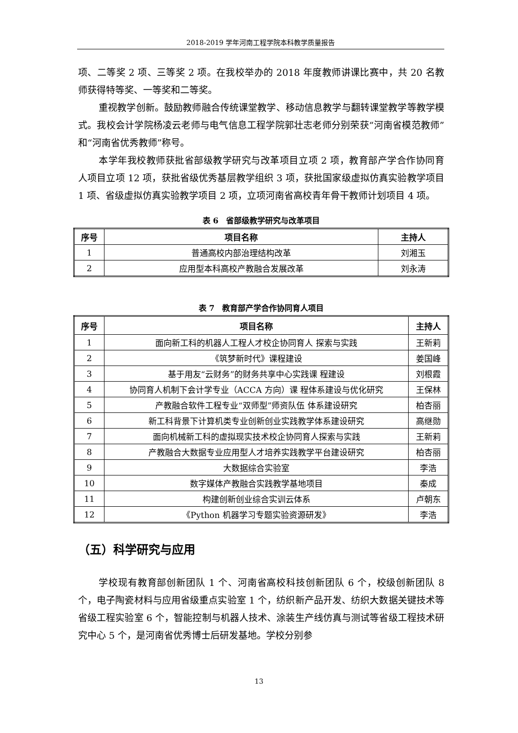2018-2019 学年河南工程学院本科教学质量报告
项、二等奖 2 项、三等奖 2 项。在我校举办的 2018 年度教师讲课比赛中，共 20 名教师获得特等奖、一等奖和二等奖。
重视教学创新。鼓励教师融合传统课堂教学、移动信息教学与翻转课堂教学等教学模式。我校会计学院杨凌云老师与电气信息工程学院郭壮志老师分别荣获“河南省模范教师”和“河南省优秀教师”称号。
本学年我校教师获批省部级教学研究与改革项目立项 2 项，教育部产学合作协同育人项目立项 12 项，获批省级优秀基层教学组织 3 项，获批国家级虚拟仿真实验教学项目 1 项、省级虚拟仿真实验教学项目 2 项，立项河南省高校青年骨干教师计划项目 4 项。
表 6　省部级教学研究与改革项目
| 序号 | 项目名称 | 主持人 |
| --- | --- | --- |
| 1 | 普通高校内部治理结构改革 | 刘湘玉 |
| 2 | 应用型本科高校产教融合发展改革 | 刘永涛 |
表 7　教育部产学合作协同育人项目
| 序号 | 项目名称 | 主持人 |
| --- | --- | --- |
| 1 | 面向新工科的机器人工程人才校企协同育人 探索与实践 | 王新莉 |
| 2 | 《筑梦新时代》课程建设 | 姜国峰 |
| 3 | 基于用友“云财务”的财务共享中心实践课 程建设 | 刘根霞 |
| 4 | 协同育人机制下会计学专业（ACCA 方向）课 程体系建设与优化研究 | 王保林 |
| 5 | 产教融合软件工程专业“双师型”师资队伍 体系建设研究 | 柏杏丽 |
| 6 | 新工科背景下计算机类专业创新创业实践教学体系建设研究 | 高继勋 |
| 7 | 面向机械新工科的虚拟现实技术校企协同育人探索与实践 | 王新莉 |
| 8 | 产教融合大数据专业应用型人才培养实践教学平台建设研究 | 柏杏丽 |
| 9 | 大数据综合实验室 | 李浩 |
| 10 | 数字媒体产教融合实践教学基地项目 | 秦成 |
| 11 | 构建创新创业综合实训云体系 | 卢朝东 |
| 12 | 《Python 机器学习专题实验资源研发》 | 李浩 |
（五）科学研究与应用
学校现有教育部创新团队 1 个、河南省高校科技创新团队 6 个，校级创新团队 8 个，电子陶瓷材料与应用省级重点实验室 1 个，纺织新产品开发、纺织大数据关键技术等省级工程实验室 6 个，智能控制与机器人技术、涂装生产线仿真与测试等省级工程技术研究中心 5 个，是河南省优秀博士后研发基地。学校分别参
13